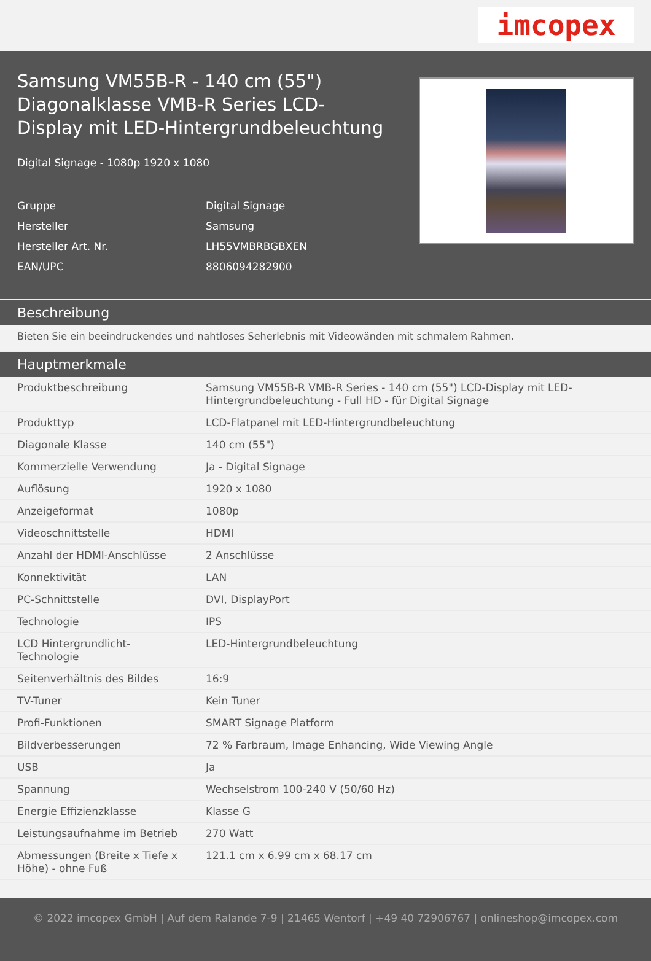imcopex
Samsung VM55B-R - 140 cm (55") Diagonalklasse VMB-R Series LCD-Display mit LED-Hintergrundbeleuchtung
Digital Signage - 1080p 1920 x 1080
Gruppe Digital Signage
Hersteller Samsung
Hersteller Art. Nr. LH55VMBRBGBXEN
EAN/UPC 8806094282900
Beschreibung
Bieten Sie ein beeindruckendes und nahtloses Seherlebnis mit Videowänden mit schmalem Rahmen.
Hauptmerkmale
| Produktbeschreibung | Samsung VM55B-R VMB-R Series - 140 cm (55") LCD-Display mit LED-Hintergrundbeleuchtung - Full HD - für Digital Signage |
| Produkttyp | LCD-Flatpanel mit LED-Hintergrundbeleuchtung |
| Diagonale Klasse | 140 cm (55") |
| Kommerzielle Verwendung | Ja - Digital Signage |
| Auflösung | 1920 x 1080 |
| Anzeigeformat | 1080p |
| Videoschnittstelle | HDMI |
| Anzahl der HDMI-Anschlüsse | 2 Anschlüsse |
| Konnektivität | LAN |
| PC-Schnittstelle | DVI, DisplayPort |
| Technologie | IPS |
| LCD Hintergrundlicht-Technologie | LED-Hintergrundbeleuchtung |
| Seitenverhältnis des Bildes | 16:9 |
| TV-Tuner | Kein Tuner |
| Profi-Funktionen | SMART Signage Platform |
| Bildverbesserungen | 72 % Farbraum, Image Enhancing, Wide Viewing Angle |
| USB | Ja |
| Spannung | Wechselstrom 100-240 V (50/60 Hz) |
| Energie Effizienzklasse | Klasse G |
| Leistungsaufnahme im Betrieb | 270 Watt |
| Abmessungen (Breite x Tiefe x Höhe) - ohne Fuß | 121.1 cm x 6.99 cm x 68.17 cm |
© 2022 imcopex GmbH | Auf dem Ralande 7-9 | 21465 Wentorf | +49 40 72906767 | onlineshop@imcopex.com